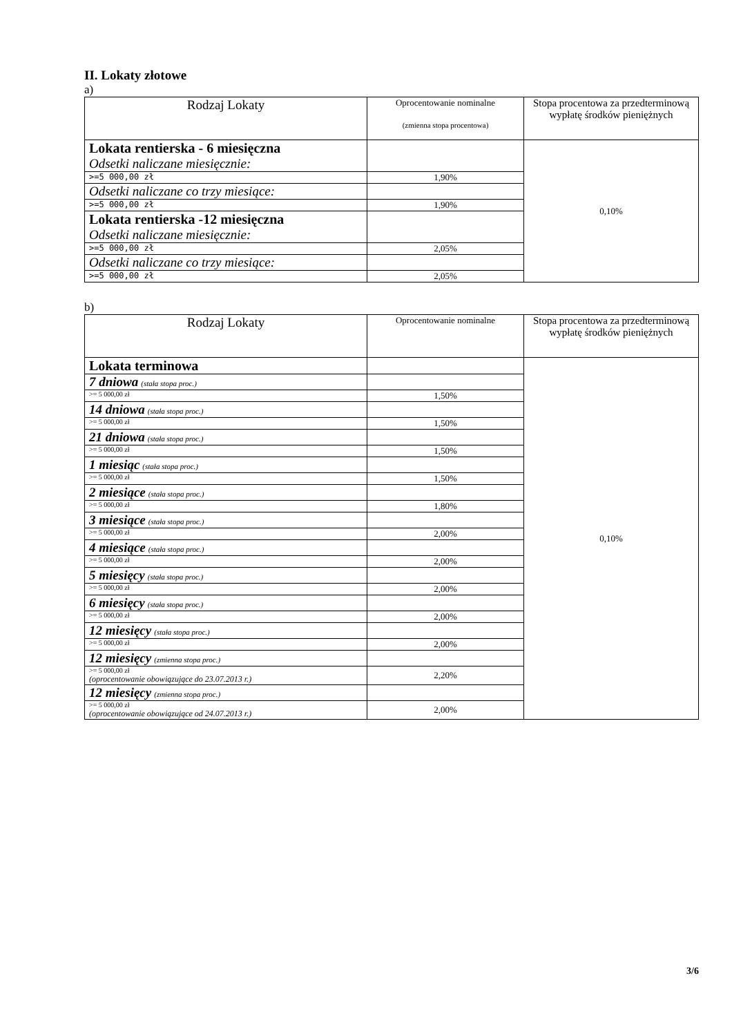II. Lokaty złotowe
a)
| Rodzaj Lokaty | Oprocentowanie nominalne (zmienna stopa procentowa) | Stopa procentowa za przedterminową wypłatę środków pieniężnych |
| Lokata rentierska - 6 miesięczna Odsetki naliczane miesięcznie: | | 0,10% |
| >=5 000,00 zł | 1,90% | |
| Odsetki naliczane co trzy miesiące: | | |
| >=5 000,00 zł | 1,90% | |
| Lokata rentierska -12 miesięczna Odsetki naliczane miesięcznie: | | |
| >=5 000,00 zł | 2,05% | |
| Odsetki naliczane co trzy miesiące: | | |
| >=5 000,00 zł | 2,05% | |
b)
| Rodzaj Lokaty | Oprocentowanie nominalne | Stopa procentowa za przedterminową wypłatę środków pieniężnych |
| Lokata terminowa | | 0,10% |
| 7 dniowa (stała stopa proc.) | | |
| >= 5 000,00 zł | 1,50% | |
| 14 dniowa (stała stopa proc.) | | |
| >= 5 000,00 zł | 1,50% | |
| 21 dniowa (stała stopa proc.) | | |
| >= 5 000,00 zł | 1,50% | |
| 1 miesiąc (stała stopa proc.) | | |
| >= 5 000,00 zł | 1,50% | |
| 2 miesiące (stała stopa proc.) | | |
| >= 5 000,00 zł | 1,80% | |
| 3 miesiące (stała stopa proc.) | | |
| >= 5 000,00 zł | 2,00% | |
| 4 miesiące (stała stopa proc.) | | |
| >= 5 000,00 zł | 2,00% | |
| 5 miesięcy (stała stopa proc.) | | |
| >= 5 000,00 zł | 2,00% | |
| 6 miesięcy (stała stopa proc.) | | |
| >= 5 000,00 zł | 2,00% | |
| 12 miesięcy (stała stopa proc.) | | |
| >= 5 000,00 zł | 2,00% | |
| 12 miesięcy (zmienna stopa proc.) | | |
| >= 5 000,00 zł (oprocentowanie obowiązujące do 23.07.2013 r.) | 2,20% | |
| 12 miesięcy (zmienna stopa proc.) | | |
| >= 5 000,00 zł (oprocentowanie obowiązujące od 24.07.2013 r.) | 2,00% | |
3/6